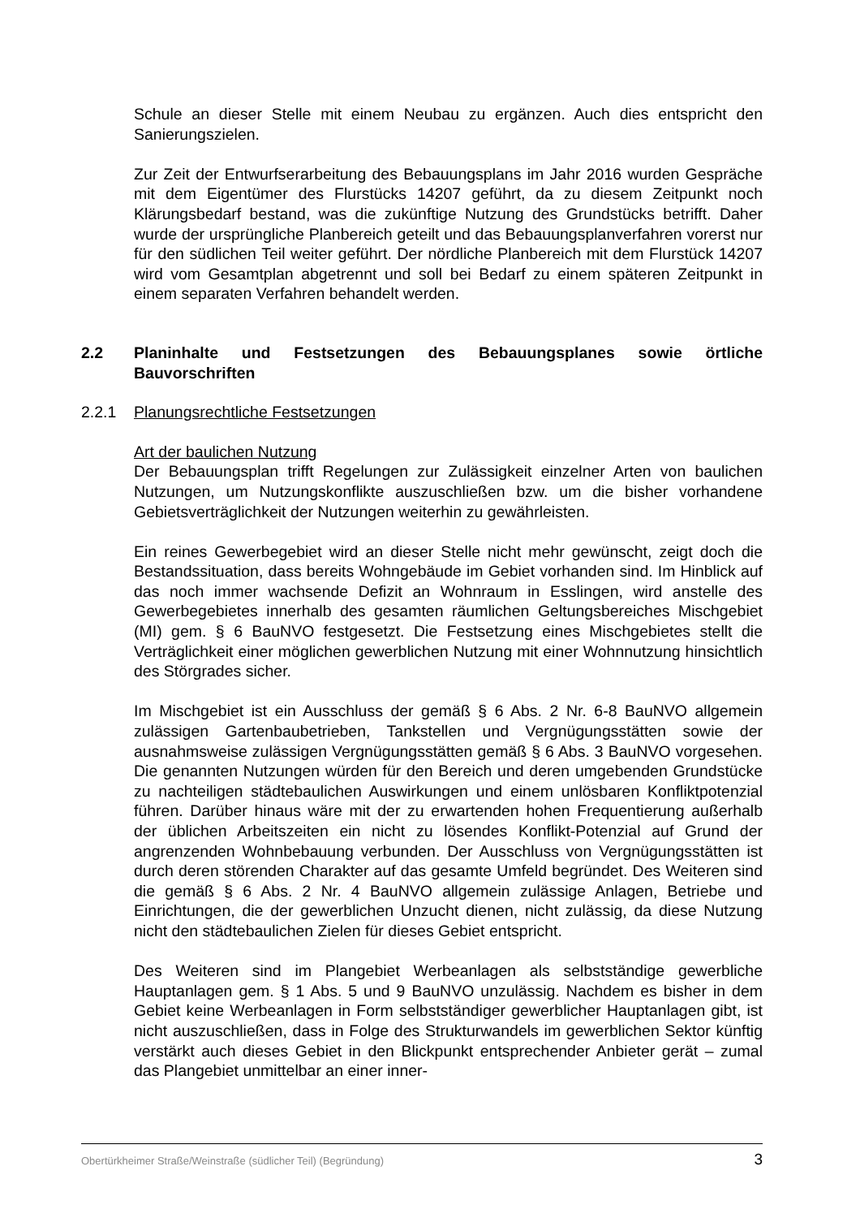Schule an dieser Stelle mit einem Neubau zu ergänzen. Auch dies entspricht den Sanierungszielen.
Zur Zeit der Entwurfserarbeitung des Bebauungsplans im Jahr 2016 wurden Gespräche mit dem Eigentümer des Flurstücks 14207 geführt, da zu diesem Zeitpunkt noch Klärungsbedarf bestand, was die zukünftige Nutzung des Grundstücks betrifft. Daher wurde der ursprüngliche Planbereich geteilt und das Bebauungsplanverfahren vorerst nur für den südlichen Teil weiter geführt. Der nördliche Planbereich mit dem Flurstück 14207 wird vom Gesamtplan abgetrennt und soll bei Bedarf zu einem späteren Zeitpunkt in einem separaten Verfahren behandelt werden.
2.2 Planinhalte und Festsetzungen des Bebauungsplanes sowie örtliche Bauvorschriften
2.2.1 Planungsrechtliche Festsetzungen
Art der baulichen Nutzung
Der Bebauungsplan trifft Regelungen zur Zulässigkeit einzelner Arten von baulichen Nutzungen, um Nutzungskonflikte auszuschließen bzw. um die bisher vorhandene Gebietsverträglichkeit der Nutzungen weiterhin zu gewährleisten.
Ein reines Gewerbegebiet wird an dieser Stelle nicht mehr gewünscht, zeigt doch die Bestandssituation, dass bereits Wohngebäude im Gebiet vorhanden sind. Im Hinblick auf das noch immer wachsende Defizit an Wohnraum in Esslingen, wird anstelle des Gewerbegebietes innerhalb des gesamten räumlichen Geltungsbereiches Mischgebiet (MI) gem. § 6 BauNVO festgesetzt. Die Festsetzung eines Mischgebietes stellt die Verträglichkeit einer möglichen gewerblichen Nutzung mit einer Wohnnutzung hinsichtlich des Störgrades sicher.
Im Mischgebiet ist ein Ausschluss der gemäß § 6 Abs. 2 Nr. 6-8 BauNVO allgemein zulässigen Gartenbaubetrieben, Tankstellen und Vergnügungsstätten sowie der ausnahmsweise zulässigen Vergnügungsstätten gemäß § 6 Abs. 3 BauNVO vorgesehen. Die genannten Nutzungen würden für den Bereich und deren umgebenden Grundstücke zu nachteiligen städtebaulichen Auswirkungen und einem unlösbaren Konfliktpotenzial führen. Darüber hinaus wäre mit der zu erwartenden hohen Frequentierung außerhalb der üblichen Arbeitszeiten ein nicht zu lösendes Konflikt-Potenzial auf Grund der angrenzenden Wohnbebauung verbunden. Der Ausschluss von Vergnügungsstätten ist durch deren störenden Charakter auf das gesamte Umfeld begründet. Des Weiteren sind die gemäß § 6 Abs. 2 Nr. 4 BauNVO allgemein zulässige Anlagen, Betriebe und Einrichtungen, die der gewerblichen Unzucht dienen, nicht zulässig, da diese Nutzung nicht den städtebaulichen Zielen für dieses Gebiet entspricht.
Des Weiteren sind im Plangebiet Werbeanlagen als selbstständige gewerbliche Hauptanlagen gem. § 1 Abs. 5 und 9 BauNVO unzulässig. Nachdem es bisher in dem Gebiet keine Werbeanlagen in Form selbstständiger gewerblicher Hauptanlagen gibt, ist nicht auszuschließen, dass in Folge des Strukturwandels im gewerblichen Sektor künftig verstärkt auch dieses Gebiet in den Blickpunkt entsprechender Anbieter gerät – zumal das Plangebiet unmittelbar an einer inner-
Obertürkheimer Straße/Weinstraße (südlicher Teil) (Begründung) 3